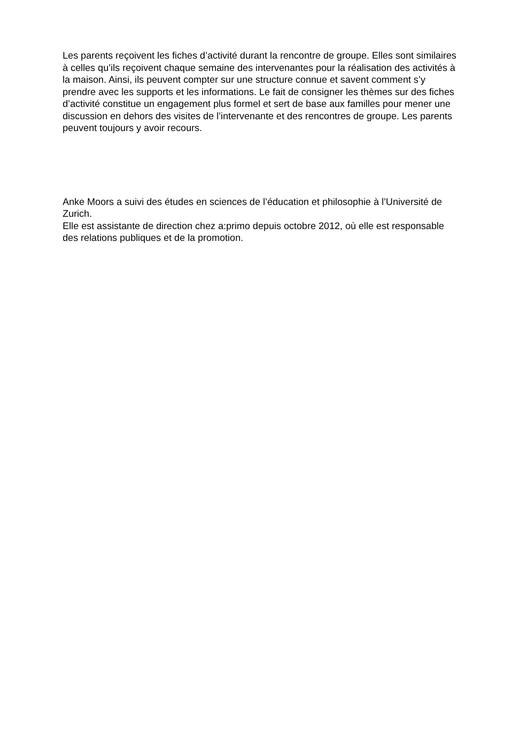Les parents reçoivent les fiches d’activité durant la rencontre de groupe. Elles sont similaires à celles qu’ils reçoivent chaque semaine des intervenantes pour la réalisation des activités à la maison. Ainsi, ils peuvent compter sur une structure connue et savent comment s’y prendre avec les supports et les informations. Le fait de consigner les thèmes sur des fiches d’activité constitue un engagement plus formel et sert de base aux familles pour mener une discussion en dehors des visites de l’intervenante et des rencontres de groupe. Les parents peuvent toujours y avoir recours.
Anke Moors a suivi des études en sciences de l’éducation et philosophie à l’Université de Zurich.
Elle est assistante de direction chez a:primo depuis octobre 2012, où elle est responsable des relations publiques et de la promotion.